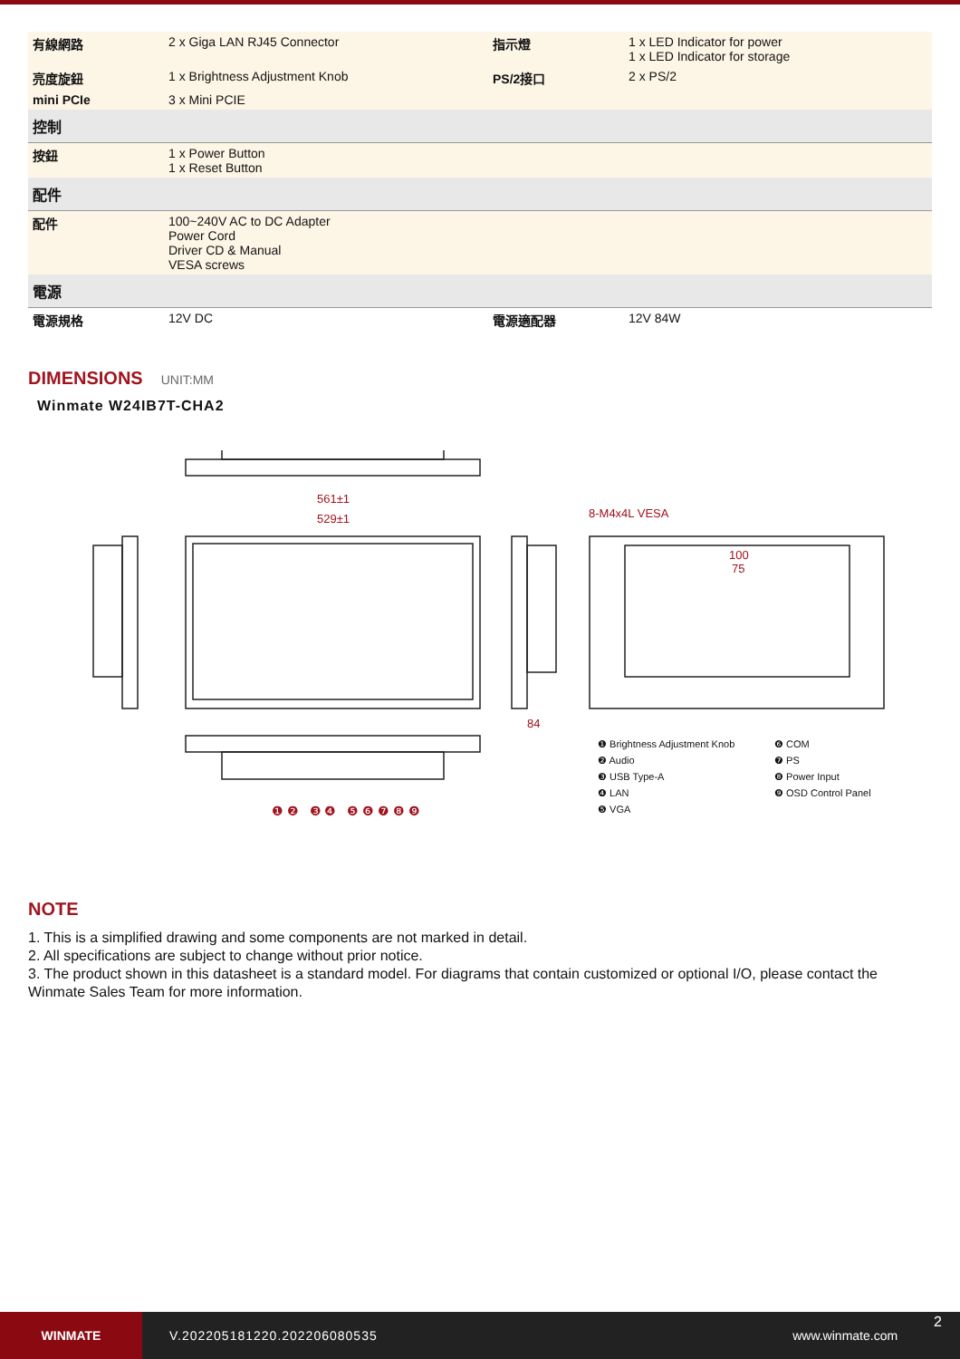| 有線網路 | 2 x Giga LAN RJ45 Connector | 指示燈 | 1 x LED Indicator for power 1 x LED Indicator for storage |
| 亮度旋鈕 | 1 x Brightness Adjustment Knob | PS/2接口 | 2 x PS/2 |
| mini PCIe | 3 x Mini PCIE | | |
| 控制 | | | |
| 按鈕 | 1 x Power Button 1 x Reset Button | | |
| 配件 | | | |
| 配件 | 100~240V AC to DC Adapter Power Cord Driver CD & Manual VESA screws | | |
| 電源 | | | |
| 電源規格 | 12V DC | 電源適配器 | 12V 84W |
DIMENSIONS UNIT:MM
Winmate W24IB7T-CHA2
561±1
529±1
8-M4x4L VESA
100
75
84
❶ Brightness Adjustment Knob
❷ Audio
❸ USB Type-A
❹ LAN
❺ VGA
❻ COM
❼ PS
❽ Power Input
❾ OSD Control Panel
❶ ❷ ❸ ❹ ❺ ❻ ❼ ❽ ❾
NOTE
1. This is a simplified drawing and some components are not marked in detail.
2. All specifications are subject to change without prior notice.
3. The product shown in this datasheet is a standard model. For diagrams that contain customized or optional I/O, please contact the Winmate Sales Team for more information.
WINMATE
V.202205181220.202206080535 www.winmate.com
2